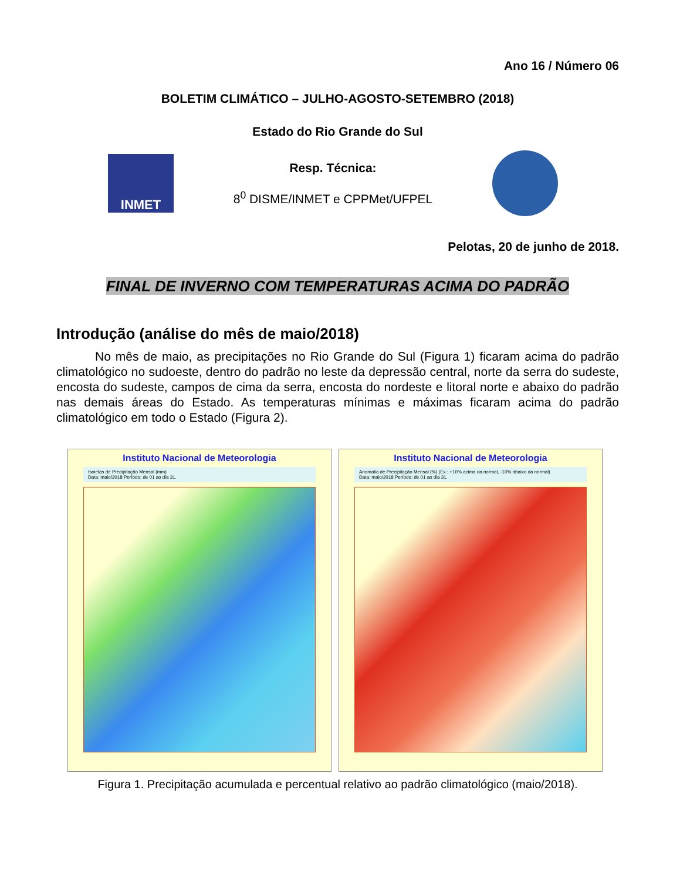Ano 16 / Número 06
BOLETIM CLIMÁTICO – JULHO-AGOSTO-SETEMBRO (2018)
Estado do Rio Grande do Sul
INMET
Resp. Técnica:
8<sup>0</sup> DISME/INMET e CPPMet/UFPEL
Pelotas, 20 de junho de 2018.
FINAL DE INVERNO COM TEMPERATURAS ACIMA DO PADRÃO
Introdução (análise do mês de maio/2018)
No mês de maio, as precipitações no Rio Grande do Sul (Figura 1) ficaram acima do padrão climatológico no sudoeste, dentro do padrão no leste da depressão central, norte da serra do sudeste, encosta do sudeste, campos de cima da serra, encosta do nordeste e litoral norte e abaixo do padrão nas demais áreas do Estado. As temperaturas mínimas e máximas ficaram acima do padrão climatológico em todo o Estado (Figura 2).
Instituto Nacional de Meteorologia
Isoietas de Precipitação Mensal (mm)
Data: maio/2018 Período: de 01 ao dia 31.
Instituto Nacional de Meteorologia
Anomalia de Precipitação Mensal (%) (Ex.: +10% acima da normal, -10% abaixo da normal)
Data: maio/2018 Período: de 01 ao dia 31.
Figura 1. Precipitação acumulada e percentual relativo ao padrão climatológico (maio/2018).